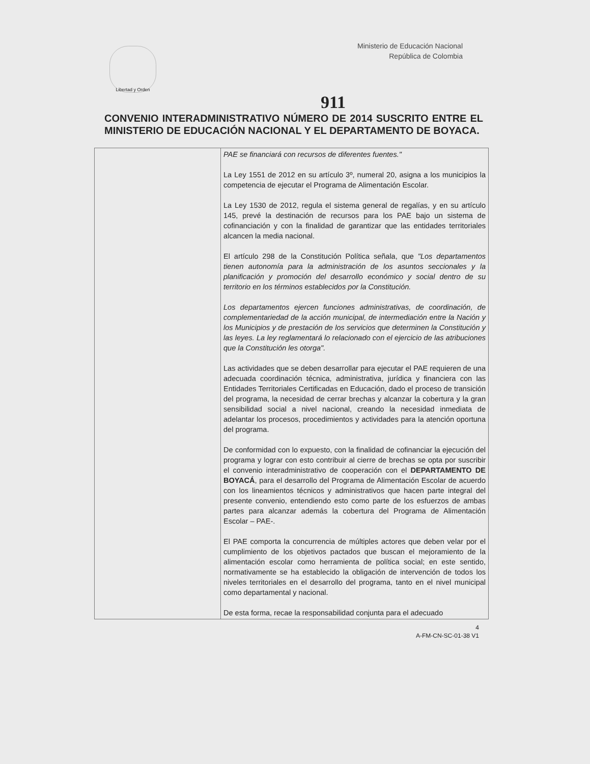Libertad y Orden
Ministerio de Educación Nacional
República de Colombia
911
CONVENIO INTERADMINISTRATIVO NÚMERO DE 2014 SUSCRITO ENTRE EL MINISTERIO DE EDUCACIÓN NACIONAL Y EL DEPARTAMENTO DE BOYACA.
| | PAE se financiará con recursos de diferentes fuentes." La Ley 1551 de 2012 en su artículo 3º, numeral 20, asigna a los municipios la competencia de ejecutar el Programa de Alimentación Escolar. La Ley 1530 de 2012, regula el sistema general de regalías, y en su artículo 145, prevé la destinación de recursos para los PAE bajo un sistema de cofinanciación y con la finalidad de garantizar que las entidades territoriales alcancen la media nacional. El artículo 298 de la Constitución Política señala, que "Los departamentos tienen autonomía para la administración de los asuntos seccionales y la planificación y promoción del desarrollo económico y social dentro de su territorio en los términos establecidos por la Constitución. Los departamentos ejercen funciones administrativas, de coordinación, de complementariedad de la acción municipal, de intermediación entre la Nación y los Municipios y de prestación de los servicios que determinen la Constitución y las leyes. La ley reglamentará lo relacionado con el ejercicio de las atribuciones que la Constitución les otorga". Las actividades que se deben desarrollar para ejecutar el PAE requieren de una adecuada coordinación técnica, administrativa, jurídica y financiera con las Entidades Territoriales Certificadas en Educación, dado el proceso de transición del programa, la necesidad de cerrar brechas y alcanzar la cobertura y la gran sensibilidad social a nivel nacional, creando la necesidad inmediata de adelantar los procesos, procedimientos y actividades para la atención oportuna del programa. De conformidad con lo expuesto, con la finalidad de cofinanciar la ejecución del programa y lograr con esto contribuir al cierre de brechas se opta por suscribir el convenio interadministrativo de cooperación con el DEPARTAMENTO DE BOYACÁ , para el desarrollo del Programa de Alimentación Escolar de acuerdo con los lineamientos técnicos y administrativos que hacen parte integral del presente convenio, entendiendo esto como parte de los esfuerzos de ambas partes para alcanzar además la cobertura del Programa de Alimentación Escolar – PAE-. El PAE comporta la concurrencia de múltiples actores que deben velar por el cumplimiento de los objetivos pactados que buscan el mejoramiento de la alimentación escolar como herramienta de política social; en este sentido, normativamente se ha establecido la obligación de intervención de todos los niveles territoriales en el desarrollo del programa, tanto en el nivel municipal como departamental y nacional. De esta forma, recae la responsabilidad conjunta para el adecuado |
4
A-FM-CN-SC-01-38 V1